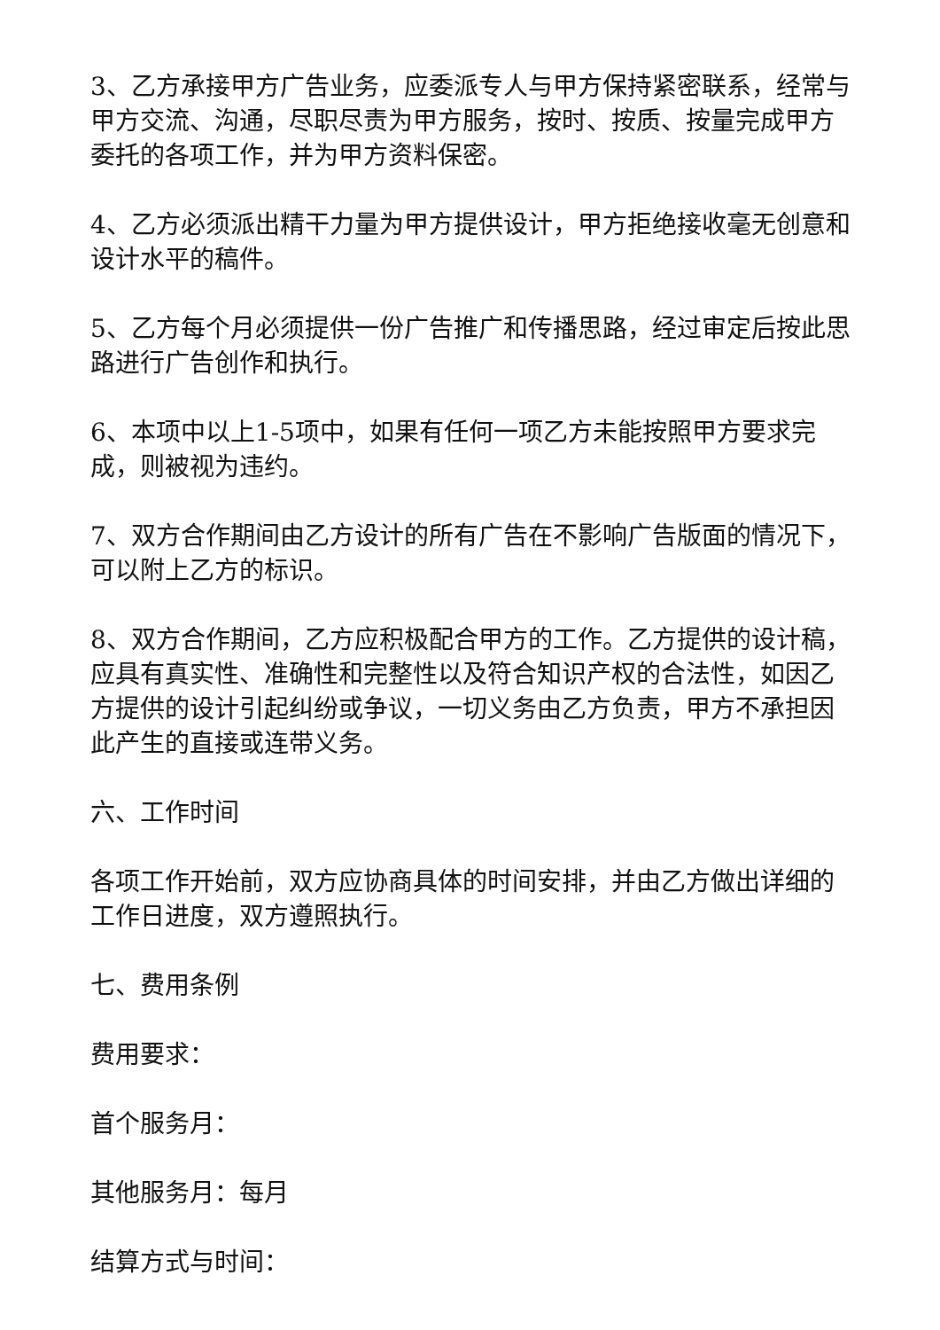3、乙方承接甲方广告业务，应委派专人与甲方保持紧密联系，经常与甲方交流、沟通，尽职尽责为甲方服务，按时、按质、按量完成甲方委托的各项工作，并为甲方资料保密。
4、乙方必须派出精干力量为甲方提供设计，甲方拒绝接收毫无创意和设计水平的稿件。
5、乙方每个月必须提供一份广告推广和传播思路，经过审定后按此思路进行广告创作和执行。
6、本项中以上1-5项中，如果有任何一项乙方未能按照甲方要求完成，则被视为违约。
7、双方合作期间由乙方设计的所有广告在不影响广告版面的情况下，可以附上乙方的标识。
8、双方合作期间，乙方应积极配合甲方的工作。乙方提供的设计稿，应具有真实性、准确性和完整性以及符合知识产权的合法性，如因乙方提供的设计引起纠纷或争议，一切义务由乙方负责，甲方不承担因此产生的直接或连带义务。
六、工作时间
各项工作开始前，双方应协商具体的时间安排，并由乙方做出详细的工作日进度，双方遵照执行。
七、费用条例
费用要求：
首个服务月：
其他服务月：每月
结算方式与时间：